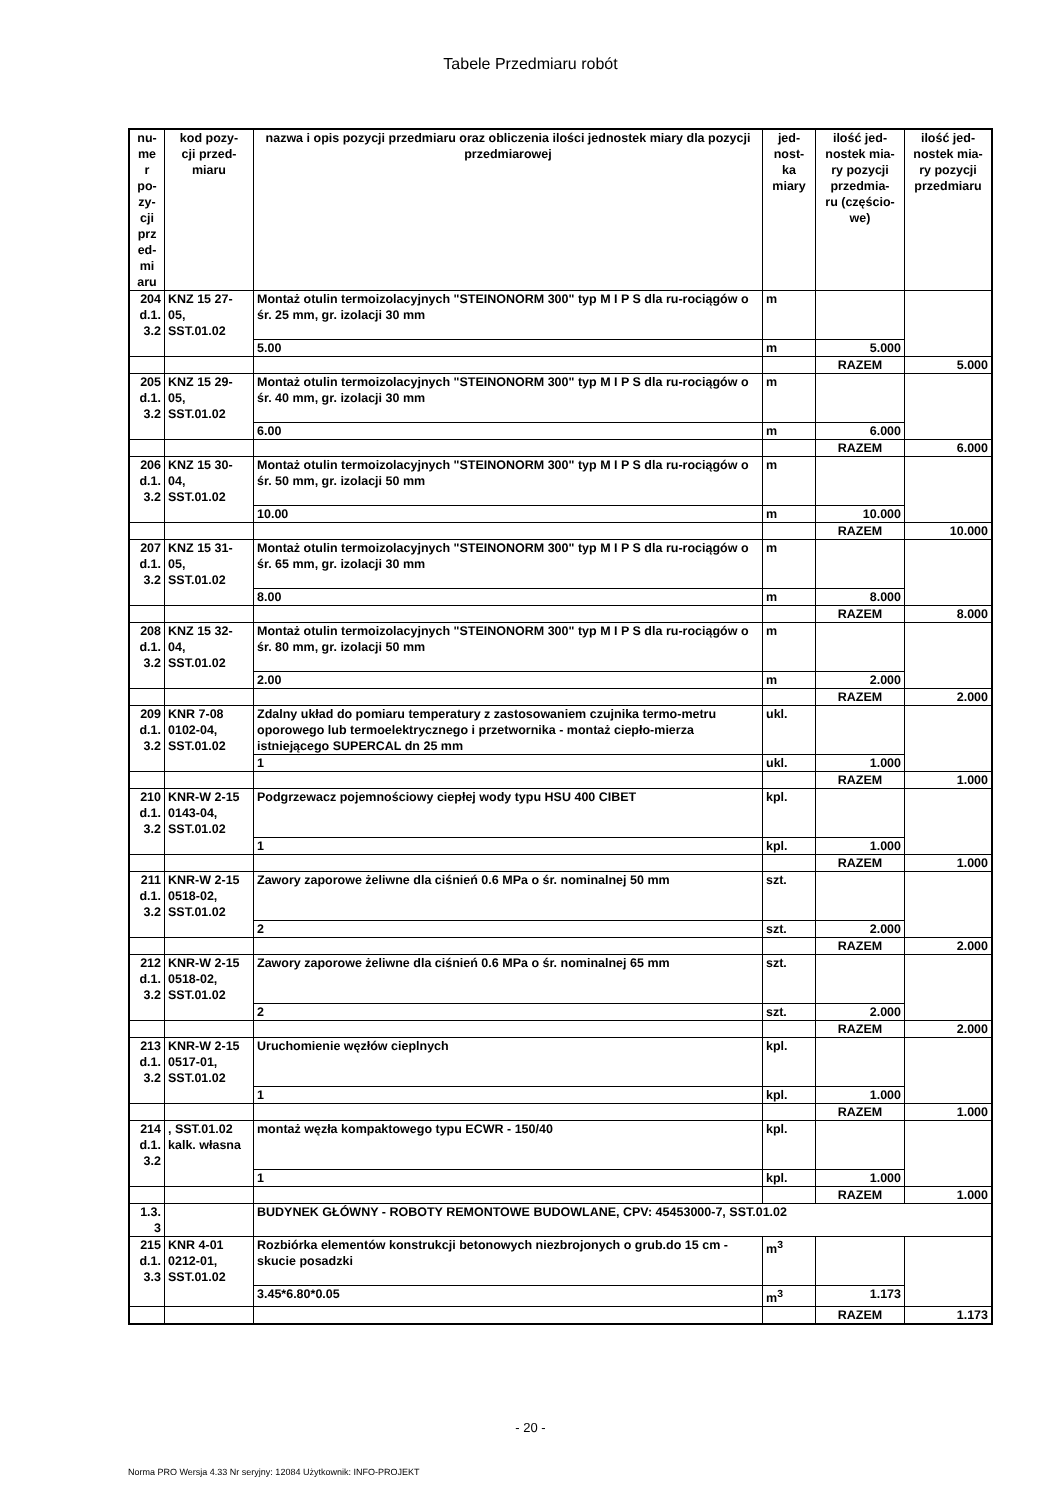Tabele Przedmiaru robót
| nu- me r po- zy- cji prz ed- mi aru | kod pozy- cji przed- miaru | nazwa i opis pozycji przedmiaru oraz obliczenia ilości jednostek miary dla pozycji przedmiarowej | jed- nost- ka miary | ilość jed- nostek mia- ry pozycji przedmia- ru (częścio- we) | ilość jed- nostek mia- ry pozycji przedmiaru |
| --- | --- | --- | --- | --- | --- |
| 204 d.1. 3.2 | KNZ 15 27- 05, SST.01.02 | Montaż otulin termoizolacyjnych "STEINONORM 300" typ M I P S dla ru-rociągów o śr. 25 mm, gr. izolacji 30 mm | m | | |
| | | 5.00 | m | 5.000 | |
| | | | | RAZEM | 5.000 |
| 205 d.1. 3.2 | KNZ 15 29- 05, SST.01.02 | Montaż otulin termoizolacyjnych "STEINONORM 300" typ M I P S dla ru-rociągów o śr. 40 mm, gr. izolacji 30 mm | m | | |
| | | 6.00 | m | 6.000 | |
| | | | | RAZEM | 6.000 |
| 206 d.1. 3.2 | KNZ 15 30- 04, SST.01.02 | Montaż otulin termoizolacyjnych "STEINONORM 300" typ M I P S dla ru-rociągów o śr. 50 mm, gr. izolacji 50 mm | m | | |
| | | 10.00 | m | 10.000 | |
| | | | | RAZEM | 10.000 |
| 207 d.1. 3.2 | KNZ 15 31- 05, SST.01.02 | Montaż otulin termoizolacyjnych "STEINONORM 300" typ M I P S dla ru-rociągów o śr. 65 mm, gr. izolacji 30 mm | m | | |
| | | 8.00 | m | 8.000 | |
| | | | | RAZEM | 8.000 |
| 208 d.1. 3.2 | KNZ 15 32- 04, SST.01.02 | Montaż otulin termoizolacyjnych "STEINONORM 300" typ M I P S dla ru-rociągów o śr. 80 mm, gr. izolacji 50 mm | m | | |
| | | 2.00 | m | 2.000 | |
| | | | | RAZEM | 2.000 |
| 209 d.1. 3.2 | KNR 7-08 0102-04, SST.01.02 | Zdalny układ do pomiaru temperatury z zastosowaniem czujnika termo-metru oporowego lub termoelektrycznego i przetwornika - montaż ciepło-mierza istniejącego SUPERCAL dn 25 mm | ukl. | | |
| | | 1 | ukl. | 1.000 | |
| | | | | RAZEM | 1.000 |
| 210 d.1. 3.2 | KNR-W 2-15 0143-04, SST.01.02 | Podgrzewacz pojemnościowy ciepłej wody typu HSU 400 CIBET | kpl. | | |
| | | 1 | kpl. | 1.000 | |
| | | | | RAZEM | 1.000 |
| 211 d.1. 3.2 | KNR-W 2-15 0518-02, SST.01.02 | Zawory zaporowe żeliwne dla ciśnień 0.6 MPa o śr. nominalnej 50 mm | szt. | | |
| | | 2 | szt. | 2.000 | |
| | | | | RAZEM | 2.000 |
| 212 d.1. 3.2 | KNR-W 2-15 0518-02, SST.01.02 | Zawory zaporowe żeliwne dla ciśnień 0.6 MPa o śr. nominalnej 65 mm | szt. | | |
| | | 2 | szt. | 2.000 | |
| | | | | RAZEM | 2.000 |
| 213 d.1. 3.2 | KNR-W 2-15 0517-01, SST.01.02 | Uruchomienie węzłów cieplnych | kpl. | | |
| | | 1 | kpl. | 1.000 | |
| | | | | RAZEM | 1.000 |
| 214 d.1. 3.2 | , SST.01.02 kalk. własna | montaż węzła kompaktowego typu ECWR - 150/40 | kpl. | | |
| | | 1 | kpl. | 1.000 | |
| | | | | RAZEM | 1.000 |
| 1.3. 3 | | BUDYNEK GŁÓWNY - ROBOTY REMONTOWE BUDOWLANE, CPV: 45453000-7, SST.01.02 | | | |
| 215 d.1. 3.3 | KNR 4-01 0212-01, SST.01.02 | Rozbiórka elementów konstrukcji betonowych niezbrojonych o grub.do 15 cm - skucie posadzki | m<sup>3</sup> | | |
| | | 3.45*6.80*0.05 | m<sup>3</sup> | 1.173 | |
| | | | | RAZEM | 1.173 |
- 20 -
Norma PRO Wersja 4.33 Nr seryjny: 12084 Użytkownik: INFO-PROJEKT